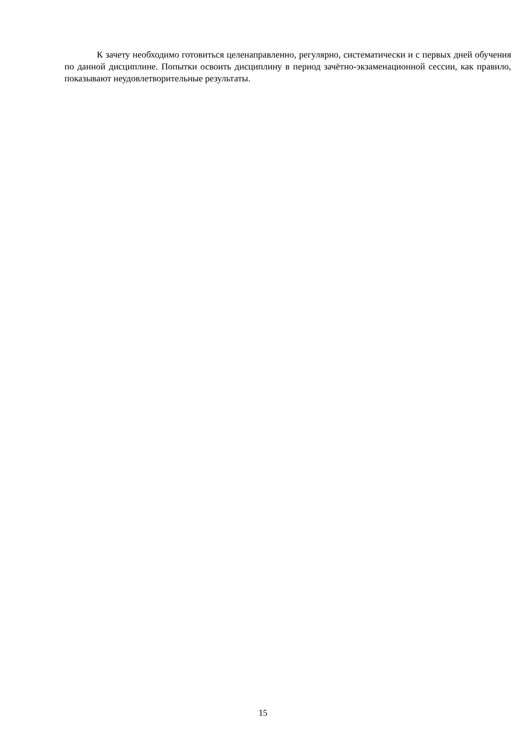К зачету необходимо готовиться целенаправленно, регулярно, систематически и с первых дней обучения по данной дисциплине. Попытки освоить дисциплину в период зачётно-экзаменационной сессии, как правило, показывают неудовлетворительные результаты.
15